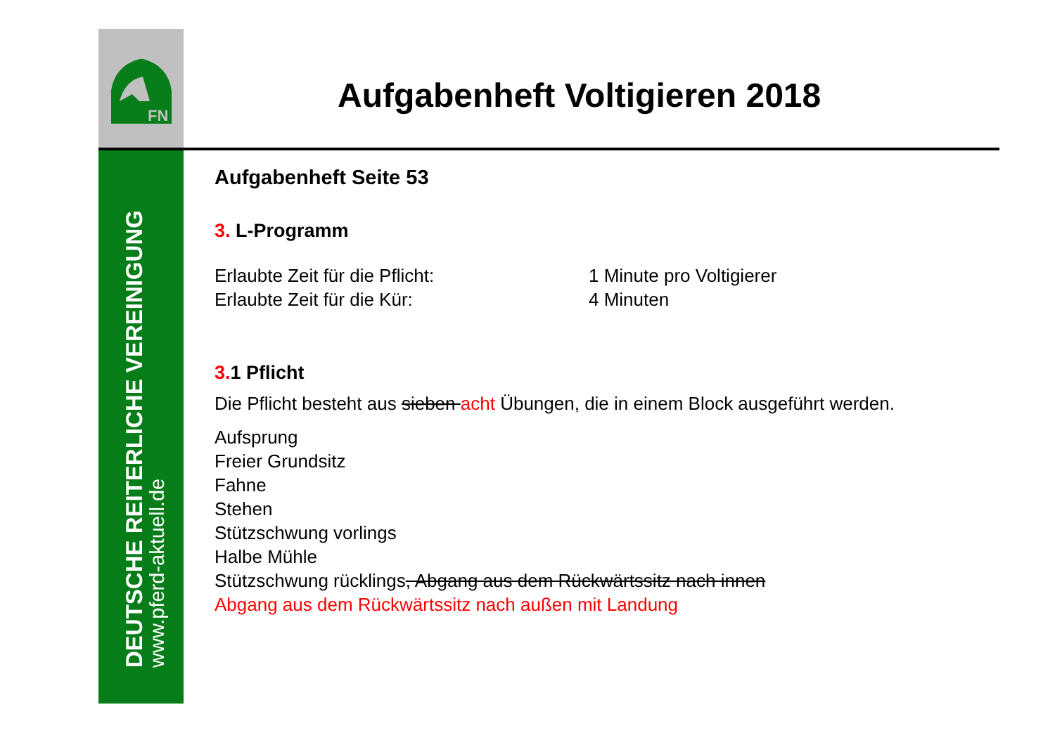FN
DEUTSCHE REITERLICHE VEREINIGUNG
www.pferd-aktuell.de
Aufgabenheft Voltigieren 2018
Aufgabenheft Seite 53
3. L-Programm
Erlaubte Zeit für die Pflicht: 1 Minute pro Voltigierer
Erlaubte Zeit für die Kür: 4 Minuten
3. 1 Pflicht
Die Pflicht besteht aus sieben acht Übungen, die in einem Block ausgeführt werden.
Aufsprung
Freier Grundsitz
Fahne
Stehen
Stützschwung vorlings
Halbe Mühle
Stützschwung rücklings, Abgang aus dem Rückwärtssitz nach innen
Abgang aus dem Rückwärtssitz nach außen mit Landung